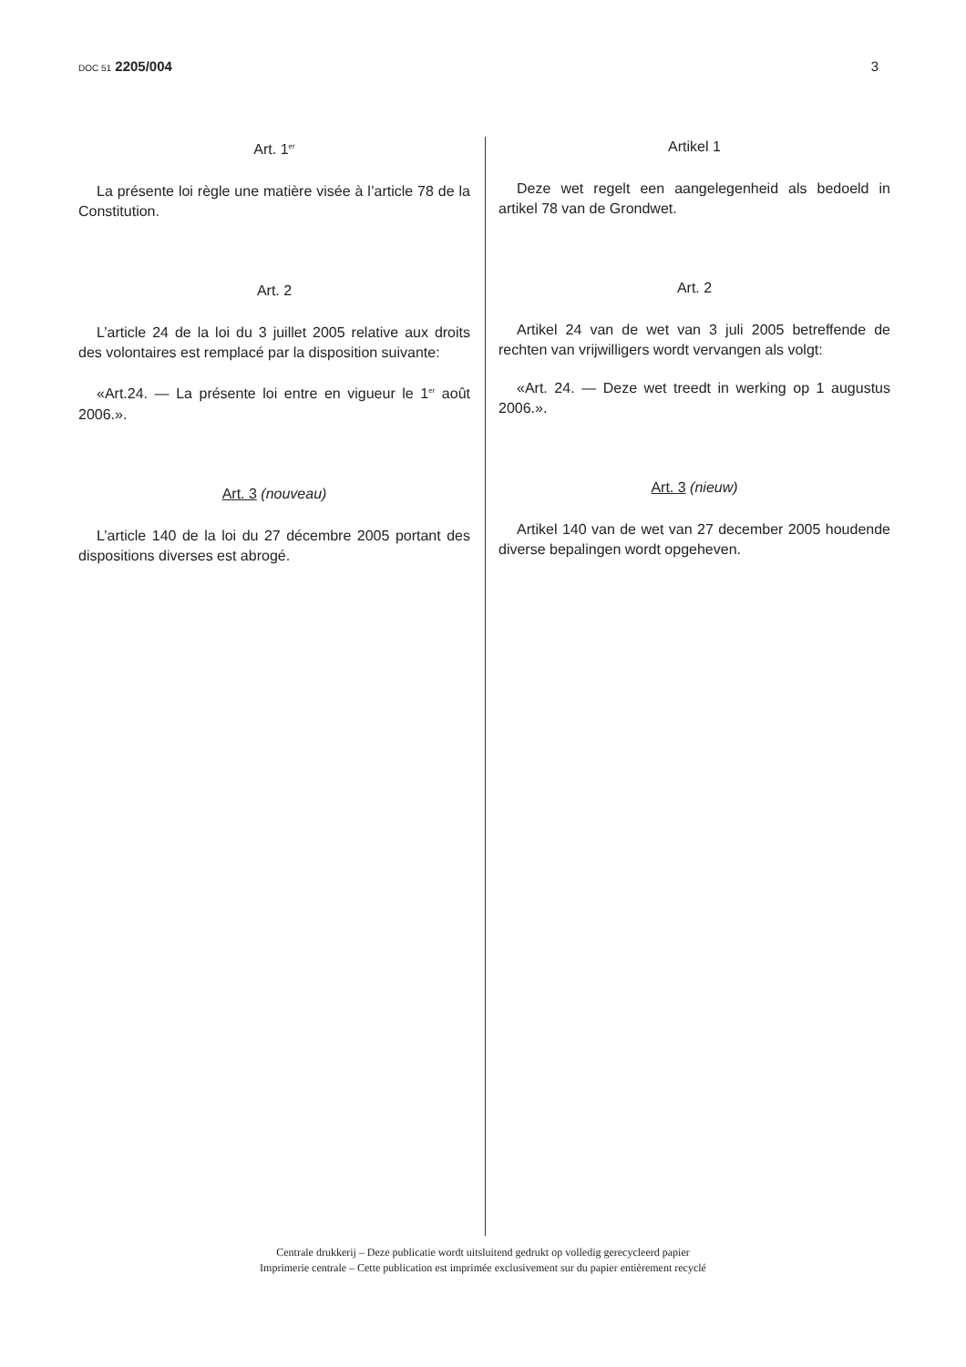DOC 51 2205/004 3
Art. 1<sup>er</sup>
La présente loi règle une matière visée à l’article 78 de la Constitution.
Art. 2
L’article 24 de la loi du 3 juillet 2005 relative aux droits des volontaires est remplacé par la disposition suivante:
«Art.24. — La présente loi entre en vigueur le 1<sup>er</sup> août 2006.».
Art. 3 (nouveau)
L’article 140 de la loi du 27 décembre 2005 portant des dispositions diverses est abrogé.
Artikel 1
Deze wet regelt een aangelegenheid als bedoeld in artikel 78 van de Grondwet.
Art. 2
Artikel 24 van de wet van 3 juli 2005 betreffende de rechten van vrijwilligers wordt vervangen als volgt:
«Art. 24. — Deze wet treedt in werking op 1 augustus 2006.».
Art. 3 (nieuw)
Artikel 140 van de wet van 27 december 2005 houdende diverse bepalingen wordt opgeheven.
Centrale drukkerij – Deze publicatie wordt uitsluitend gedrukt op volledig gerecycleerd papier
Imprimerie centrale – Cette publication est imprimée exclusivement sur du papier entièrement recyclé